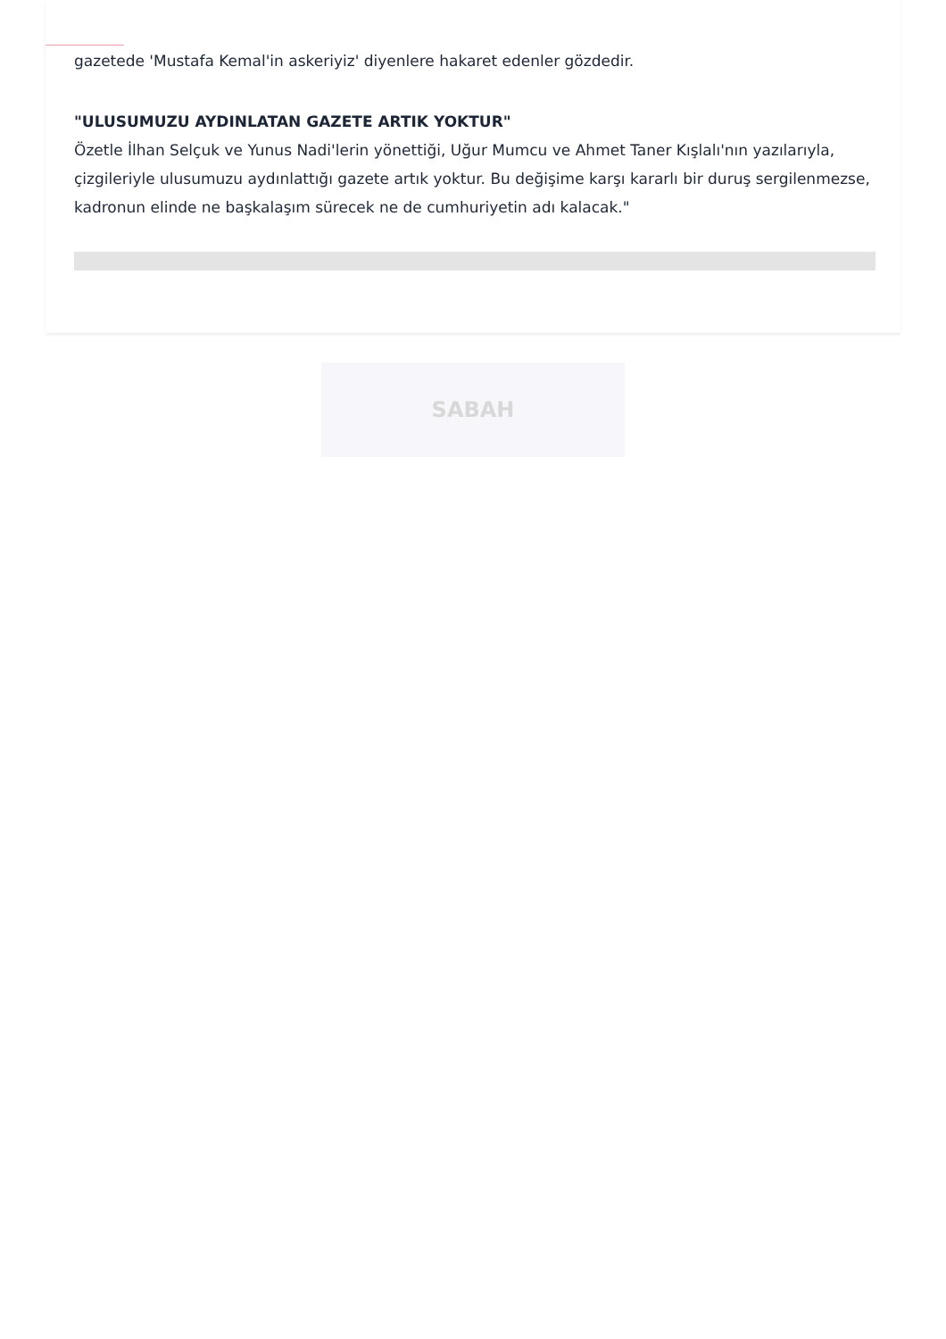gazetede 'Mustafa Kemal'in askeriyiz' diyenlere hakaret edenler gözdedir.
"ULUSUMUZU AYDINLATAN GAZETE ARTIK YOKTUR"
Özetle İlhan Selçuk ve Yunus Nadi'lerin yönettiği, Uğur Mumcu ve Ahmet Taner Kışlalı'nın yazılarıyla, çizgileriyle ulusumuzu aydınlattığı gazete artık yoktur. Bu değişime karşı kararlı bir duruş sergilenmezse, kadronun elinde ne başkalaşım sürecek ne de cumhuriyetin adı kalacak."
SABAH